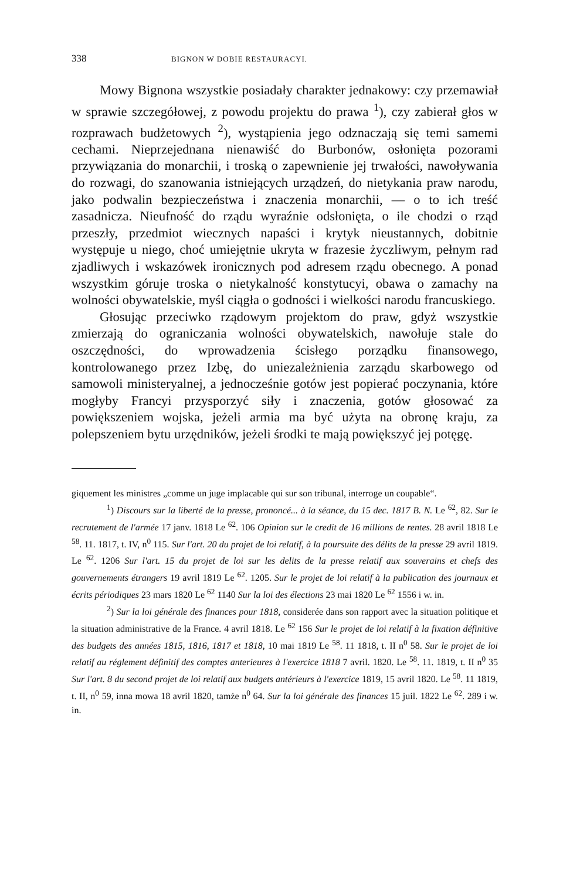338 BIGNON W DOBIE RESTAURACYI.
Mowy Bignona wszystkie posiadały charakter jednakowy: czy przemawiał w sprawie szczegółowej, z powodu projektu do prawa <sup>1</sup>), czy zabierał głos w rozprawach budżetowych <sup>2</sup>), wystąpienia jego odznaczają się temi samemi cechami. Nieprzejednana nienawiść do Burbonów, osłonięta pozorami przywiązania do monarchii, i troską o zapewnienie jej trwałości, nawoływania do rozwagi, do szanowania istniejących urządzeń, do nietykania praw narodu, jako podwalin bezpieczeństwa i znaczenia monarchii, — o to ich treść zasadnicza. Nieufność do rządu wyraźnie odsłonięta, o ile chodzi o rząd przeszły, przedmiot wiecznych napaści i krytyk nieustannych, dobitnie występuje u niego, choć umiejętnie ukryta w frazesie życzliwym, pełnym rad zjadliwych i wskazówek ironicznych pod adresem rządu obecnego. A ponad wszystkim góruje troska o nietykalność konstytucyi, obawa o zamachy na wolności obywatelskie, myśl ciągła o godności i wielkości narodu francuskiego.
Głosując przeciwko rządowym projektom do praw, gdyż wszystkie zmierzają do ograniczania wolności obywatelskich, nawołuje stale do oszczędności, do wprowadzenia ścisłego porządku finansowego, kontrolowanego przez Izbę, do uniezależnienia zarządu skarbowego od samowoli ministeryalnej, a jednocześnie gotów jest popierać poczynania, które mogłyby Francyi przysporzyć siły i znaczenia, gotów głosować za powiększeniem wojska, jeżeli armia ma być użyta na obronę kraju, za polepszeniem bytu urzędników, jeżeli środki te mają powiększyć jej potęgę.
giquement les ministres „comme un juge implacable qui sur son tribunal, interroge un coupable“.
<sup>1</sup>) Discours sur la liberté de la presse, prononcé... à la séance, du 15 dec. 1817 B. N. Le <sup>62</sup>, 82. Sur le recrutement de l'armée 17 janv. 1818 Le <sup>62</sup>. 106 Opinion sur le credit de 16 millions de rentes. 28 avril 1818 Le <sup>58</sup>. 11. 1817, t. IV, n<sup>0</sup> 115. Sur l'art. 20 du projet de loi relatif, à la poursuite des délits de la presse 29 avril 1819. Le <sup>62</sup>. 1206 Sur l'art. 15 du projet de loi sur les delits de la presse relatif aux souverains et chefs des gouvernements étrangers 19 avril 1819 Le <sup>62</sup>. 1205. Sur le projet de loi relatif à la publication des journaux et écrits périodiques 23 mars 1820 Le <sup>62</sup> 1140 Sur la loi des élections 23 mai 1820 Le <sup>62</sup> 1556 i w. in.
<sup>2</sup>) Sur la loi générale des finances pour 1818, considerée dans son rapport avec la situation politique et la situation administrative de la France. 4 avril 1818. Le <sup>62</sup> 156 Sur le projet de loi relatif à la fixation définitive des budgets des années 1815, 1816, 1817 et 1818, 10 mai 1819 Le <sup>58</sup>. 11 1818, t. II n<sup>0</sup> 58. Sur le projet de loi relatif au réglement définitif des comptes anterieures à l'exercice 1818 7 avril. 1820. Le <sup>58</sup>. 11. 1819, t. II n<sup>0</sup> 35 Sur l'art. 8 du second projet de loi relatif aux budgets antérieurs à l'exercice 1819, 15 avril 1820. Le <sup>58</sup>. 11 1819, t. II, n<sup>0</sup> 59, inna mowa 18 avril 1820, tamże n<sup>0</sup> 64. Sur la loi générale des finances 15 juil. 1822 Le <sup>62</sup>. 289 i w. in.